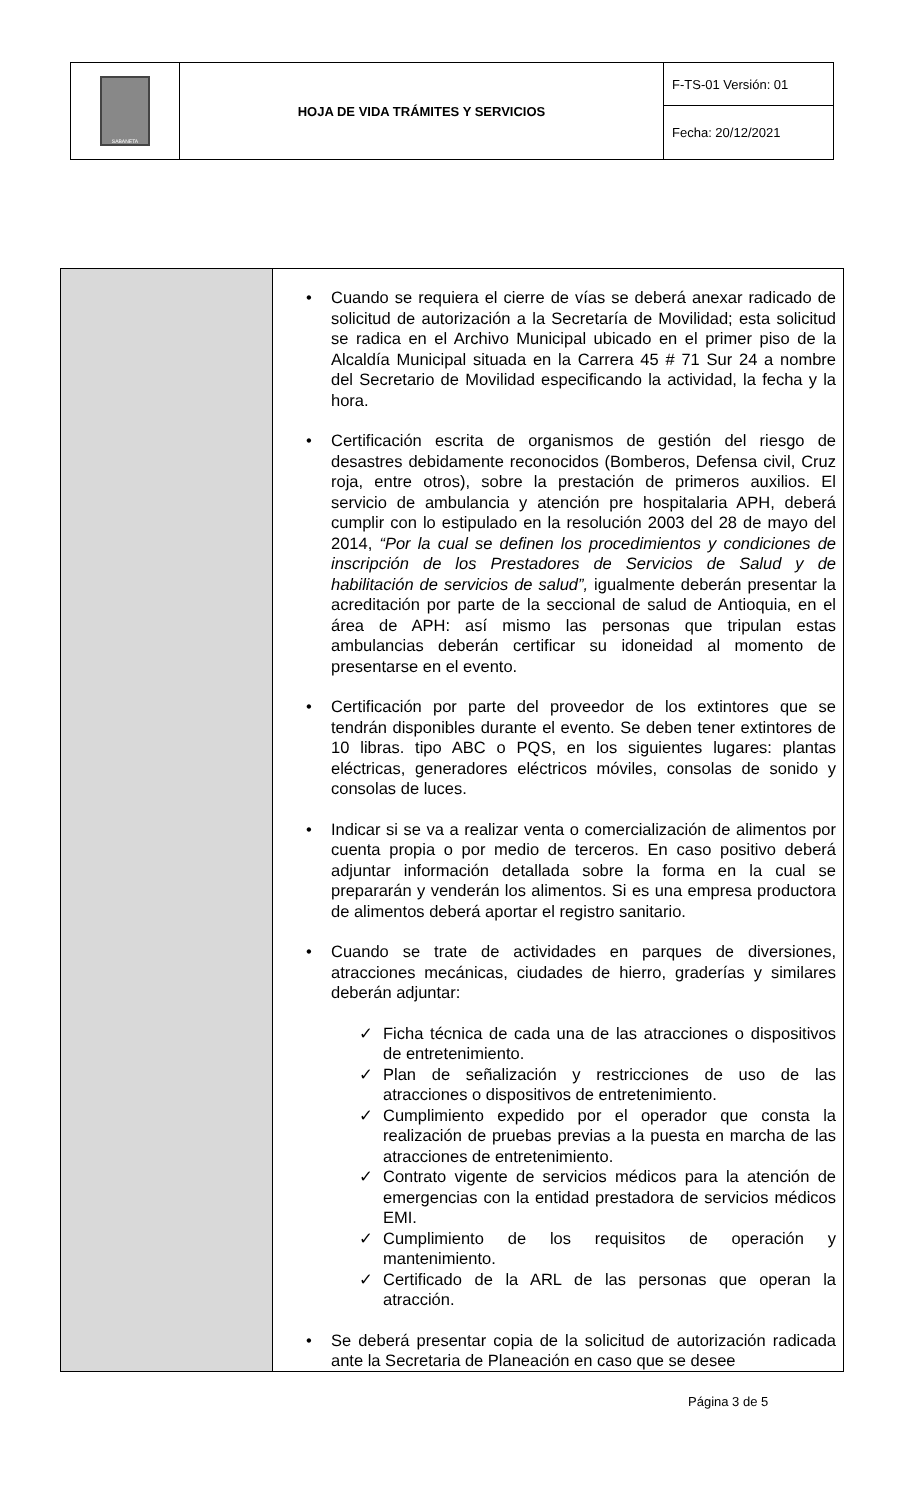| SABANETA | HOJA DE VIDA TRÁMITES Y SERVICIOS | F-TS-01 Versión: 01 |
| | | Fecha: 20/12/2021 |
| | • Cuando se requiera el cierre de vías se deberá anexar radicado de solicitud de autorización a la Secretaría de Movilidad; esta solicitud se radica en el Archivo Municipal ubicado en el primer piso de la Alcaldía Municipal situada en la Carrera 45 # 71 Sur 24 a nombre del Secretario de Movilidad especificando la actividad, la fecha y la hora. • Certificación escrita de organismos de gestión del riesgo de desastres debidamente reconocidos (Bomberos, Defensa civil, Cruz roja, entre otros), sobre la prestación de primeros auxilios. El servicio de ambulancia y atención pre hospitalaria APH, deberá cumplir con lo estipulado en la resolución 2003 del 28 de mayo del 2014, “Por la cual se definen los procedimientos y condiciones de inscripción de los Prestadores de Servicios de Salud y de habilitación de servicios de salud”, igualmente deberán presentar la acreditación por parte de la seccional de salud de Antioquia, en el área de APH: así mismo las personas que tripulan estas ambulancias deberán certificar su idoneidad al momento de presentarse en el evento. • Certificación por parte del proveedor de los extintores que se tendrán disponibles durante el evento. Se deben tener extintores de 10 libras. tipo ABC o PQS, en los siguientes lugares: plantas eléctricas, generadores eléctricos móviles, consolas de sonido y consolas de luces. • Indicar si se va a realizar venta o comercialización de alimentos por cuenta propia o por medio de terceros. En caso positivo deberá adjuntar información detallada sobre la forma en la cual se prepararán y venderán los alimentos. Si es una empresa productora de alimentos deberá aportar el registro sanitario. • Cuando se trate de actividades en parques de diversiones, atracciones mecánicas, ciudades de hierro, graderías y similares deberán adjuntar: ✓ Ficha técnica de cada una de las atracciones o dispositivos de entretenimiento. ✓ Plan de señalización y restricciones de uso de las atracciones o dispositivos de entretenimiento. ✓ Cumplimiento expedido por el operador que consta la realización de pruebas previas a la puesta en marcha de las atracciones de entretenimiento. ✓ Contrato vigente de servicios médicos para la atención de emergencias con la entidad prestadora de servicios médicos EMI. ✓ Cumplimiento de los requisitos de operación y mantenimiento. ✓ Certificado de la ARL de las personas que operan la atracción. • Se deberá presentar copia de la solicitud de autorización radicada ante la Secretaria de Planeación en caso que se desee |
Página 3 de 5